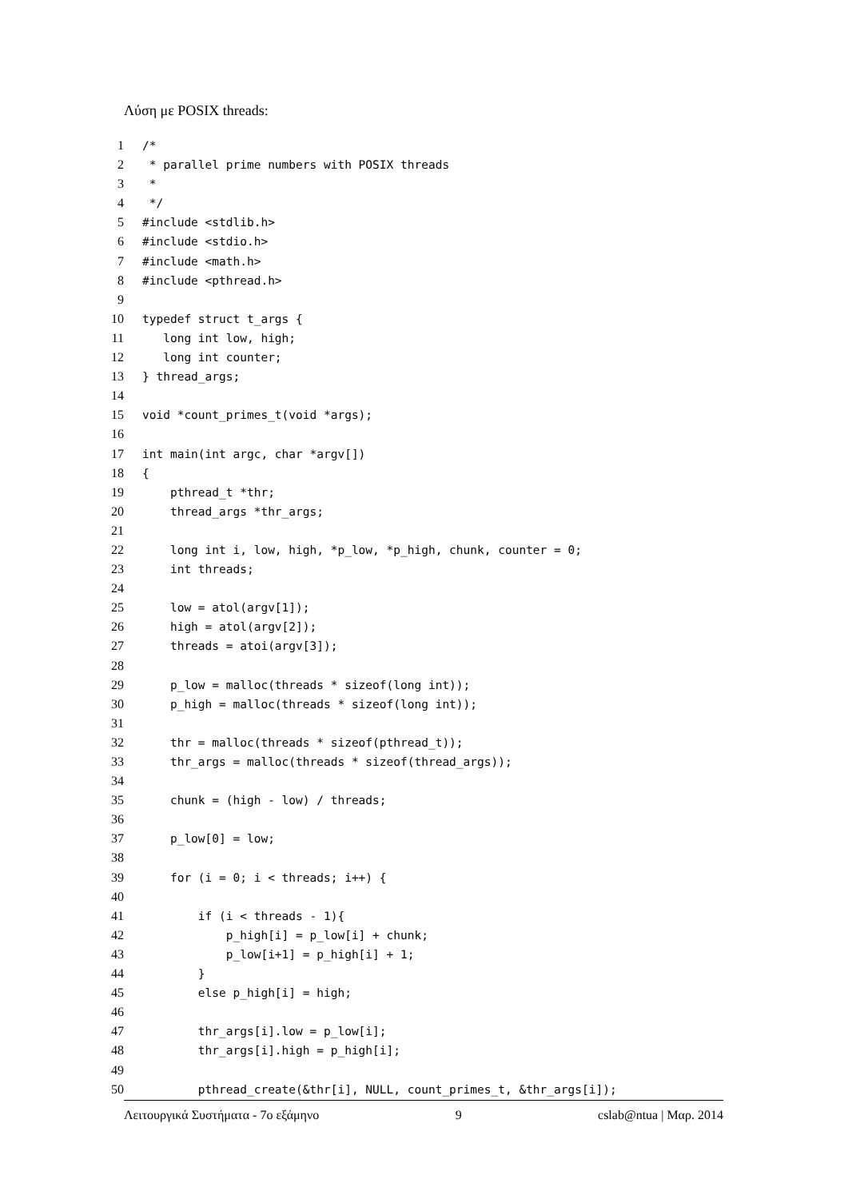Λύση με POSIX threads:
1 /*
2 * parallel prime numbers with POSIX threads
3 *
4 */
5 #include <stdlib.h>
6 #include <stdio.h>
7 #include <math.h>
8 #include <pthread.h>
9
10 typedef struct t_args {
11 long int low, high;
12 long int counter;
13 } thread_args;
14
15 void *count_primes_t(void *args);
16
17 int main(int argc, char *argv[])
18 {
19 pthread_t *thr;
20 thread_args *thr_args;
21
22 long int i, low, high, *p_low, *p_high, chunk, counter = 0;
23 int threads;
24
25 low = atol(argv[1]);
26 high = atol(argv[2]);
27 threads = atoi(argv[3]);
28
29 p_low = malloc(threads * sizeof(long int));
30 p_high = malloc(threads * sizeof(long int));
31
32 thr = malloc(threads * sizeof(pthread_t));
33 thr_args = malloc(threads * sizeof(thread_args));
34
35 chunk = (high - low) / threads;
36
37 p_low[0] = low;
38
39 for (i = 0; i < threads; i++) {
40
41 if (i < threads - 1){
42 p_high[i] = p_low[i] + chunk;
43 p_low[i+1] = p_high[i] + 1;
44 }
45 else p_high[i] = high;
46
47 thr_args[i].low = p_low[i];
48 thr_args[i].high = p_high[i];
49
50 pthread_create(&thr[i], NULL, count_primes_t, &thr_args[i]);
Λειτουργικά Συστήματα - 7ο εξάμηνο 9 cslab@ntua | Μαρ. 2014